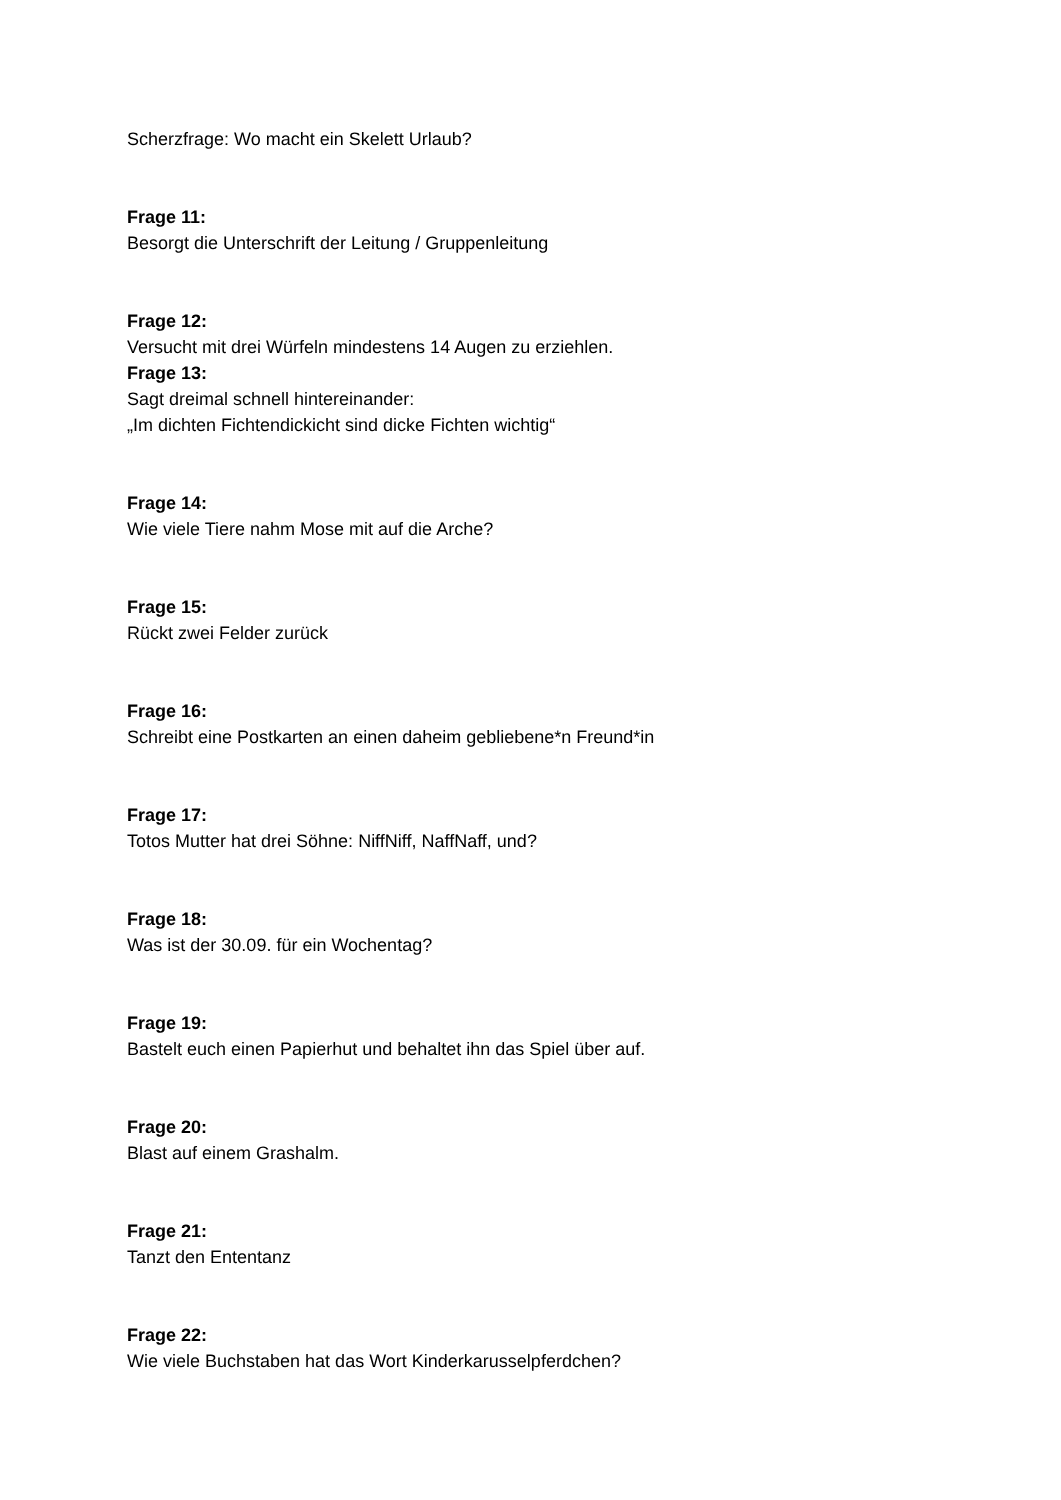Scherzfrage: Wo macht ein Skelett Urlaub?
Frage 11:
Besorgt die Unterschrift der Leitung / Gruppenleitung
Frage 12:
Versucht mit drei Würfeln mindestens 14 Augen zu erziehlen.
Frage 13:
Sagt dreimal schnell hintereinander:
„Im dichten Fichtendickicht sind dicke Fichten wichtig“
Frage 14:
Wie viele Tiere nahm Mose mit auf die Arche?
Frage 15:
Rückt zwei Felder zurück
Frage 16:
Schreibt eine Postkarten an einen daheim gebliebene*n Freund*in
Frage 17:
Totos Mutter hat drei Söhne: NiffNiff, NaffNaff, und?
Frage 18:
Was ist der 30.09. für ein Wochentag?
Frage 19:
Bastelt euch einen Papierhut und behaltet ihn das Spiel über auf.
Frage 20:
Blast auf einem Grashalm.
Frage 21:
Tanzt den Ententanz
Frage 22:
Wie viele Buchstaben hat das Wort Kinderkarusselpferdchen?